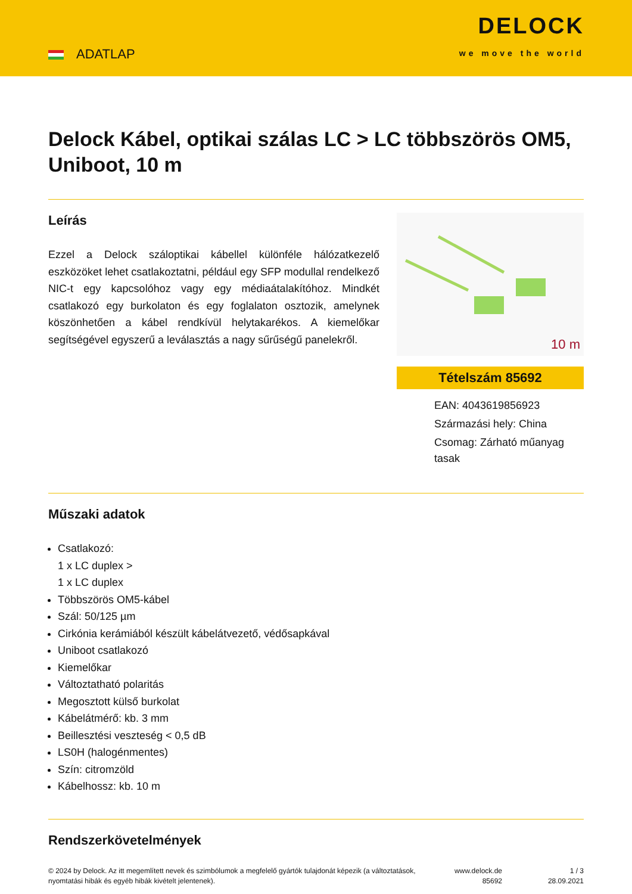ADATLAP
DELOCK
we move the world
Delock Kábel, optikai szálas LC > LC többszörös OM5, Uniboot, 10 m
Leírás
Ezzel a Delock száloptikai kábellel különféle hálózatkezelő eszközöket lehet csatlakoztatni, például egy SFP modullal rendelkező NIC-t egy kapcsolóhoz vagy egy médiaátalakítóhoz. Mindkét csatlakozó egy burkolaton és egy foglalaton osztozik, amelynek köszönhetően a kábel rendkívül helytakarékos. A kiemelőkar segítségével egyszerű a leválasztás a nagy sűrűségű panelekről.
10 m
Tételszám 85692
EAN: 4043619856923
Származási hely: China
Csomag: Zárható műanyag tasak
Műszaki adatok
Csatlakozó:
1 x LC duplex >
1 x LC duplex
Többszörös OM5-kábel
Szál: 50/125 µm
Cirkónia kerámiából készült kábelátvezető, védősapkával
Uniboot csatlakozó
Kiemelőkar
Változtatható polaritás
Megosztott külső burkolat
Kábelátmérő: kb. 3 mm
Beillesztési veszteség < 0,5 dB
LS0H (halogénmentes)
Szín: citromzöld
Kábelhossz: kb. 10 m
Rendszerkövetelmények
© 2024 by Delock. Az itt megemlített nevek és szimbólumok a megfelelő gyártók tulajdonát képezik (a változtatások, nyomtatási hibák és egyéb hibák kivételt jelentenek).
www.delock.de
85692
1 / 3
28.09.2021